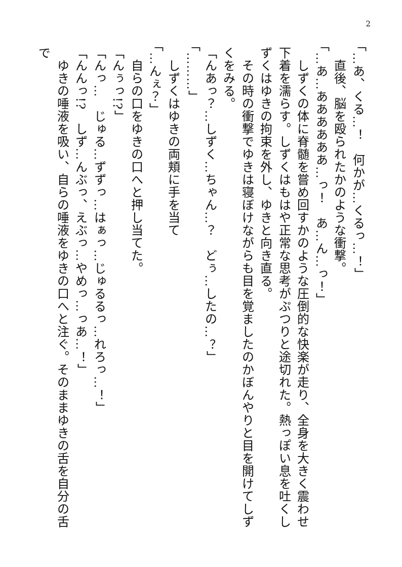2
「…あ、くる…！　何かが…くるっ…！」
　直後、脳を殴られたかのような衝撃。
「…あ…ああああああ…っ！　あ…ん…っ！」
　しずくの体に脊髄を嘗め回すかのような圧倒的な快楽が走り、全身を大きく震わせ下着を濡らす。しずくはもはや正常な思考がぷつりと途切れた。熱っぽい息を吐くしずくはゆきの拘束を外し、ゆきと向き直る。
　その時の衝撃でゆきは寝ぼけながらも目を覚ましたのかぼんやりと目を開けてしずくをみる。
「んあっ？…しずく…ちゃん…？　どぅ…したの…？」
「………」
　しずくはゆきの両頬に手を当て
「…んぇ？」
　自らの口をゆきの口へと押し当てた。
「んぅっ!?」
「んっ…　じゅる…ずずっ…はぁっ…じゅるるっ…れろっ…！」
「んんっ!?　しず…んぶっ、えぶっ…やめっ…っあ…！」
　ゆきの唾液を吸い、自らの唾液をゆきの口へと注ぐ。そのままゆきの舌を自分の舌で